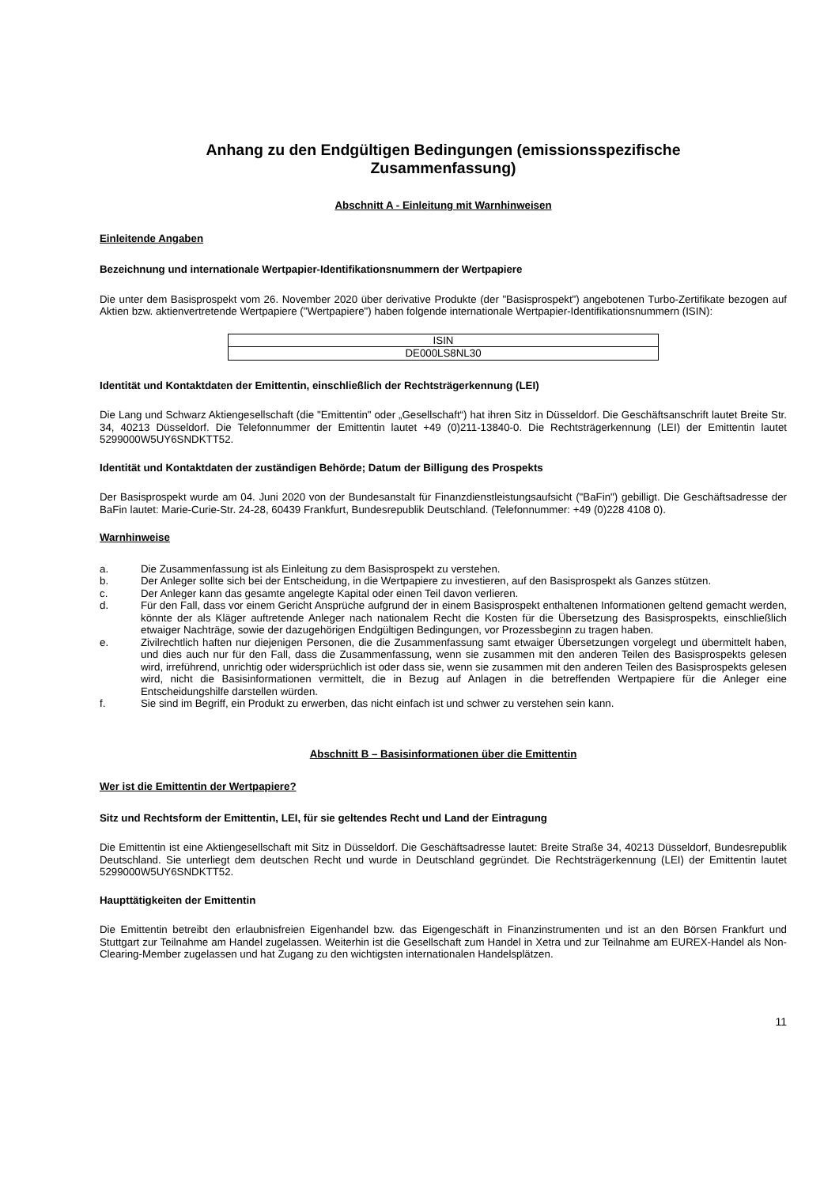Anhang zu den Endgültigen Bedingungen (emissionsspezifische
Zusammenfassung)
Abschnitt A - Einleitung mit Warnhinweisen
Einleitende Angaben
Bezeichnung und internationale Wertpapier-Identifikationsnummern der Wertpapiere
Die unter dem Basisprospekt vom 26. November 2020 über derivative Produkte (der "Basisprospekt") angebotenen Turbo-Zertifikate bezogen auf Aktien bzw. aktienvertretende Wertpapiere ("Wertpapiere") haben folgende internationale Wertpapier-Identifikationsnummern (ISIN):
| ISIN |
| --- |
| DE000LS8NL30 |
Identität und Kontaktdaten der Emittentin, einschließlich der Rechtsträgerkennung (LEI)
Die Lang und Schwarz Aktiengesellschaft (die "Emittentin" oder „Gesellschaft“) hat ihren Sitz in Düsseldorf. Die Geschäftsanschrift lautet Breite Str. 34, 40213 Düsseldorf. Die Telefonnummer der Emittentin lautet +49 (0)211-13840-0. Die Rechtsträgerkennung (LEI) der Emittentin lautet 5299000W5UY6SNDKTT52.
Identität und Kontaktdaten der zuständigen Behörde; Datum der Billigung des Prospekts
Der Basisprospekt wurde am 04. Juni 2020 von der Bundesanstalt für Finanzdienstleistungsaufsicht ("BaFin") gebilligt. Die Geschäftsadresse der BaFin lautet: Marie-Curie-Str. 24-28, 60439 Frankfurt, Bundesrepublik Deutschland. (Telefonnummer: +49 (0)228 4108 0).
Warnhinweise
a. Die Zusammenfassung ist als Einleitung zu dem Basisprospekt zu verstehen.
b. Der Anleger sollte sich bei der Entscheidung, in die Wertpapiere zu investieren, auf den Basisprospekt als Ganzes stützen.
c. Der Anleger kann das gesamte angelegte Kapital oder einen Teil davon verlieren.
d. Für den Fall, dass vor einem Gericht Ansprüche aufgrund der in einem Basisprospekt enthaltenen Informationen geltend gemacht werden, könnte der als Kläger auftretende Anleger nach nationalem Recht die Kosten für die Übersetzung des Basisprospekts, einschließlich etwaiger Nachträge, sowie der dazugehörigen Endgültigen Bedingungen, vor Prozessbeginn zu tragen haben.
e. Zivilrechtlich haften nur diejenigen Personen, die die Zusammenfassung samt etwaiger Übersetzungen vorgelegt und übermittelt haben, und dies auch nur für den Fall, dass die Zusammenfassung, wenn sie zusammen mit den anderen Teilen des Basisprospekts gelesen wird, irreführend, unrichtig oder widersprüchlich ist oder dass sie, wenn sie zusammen mit den anderen Teilen des Basisprospekts gelesen wird, nicht die Basisinformationen vermittelt, die in Bezug auf Anlagen in die betreffenden Wertpapiere für die Anleger eine Entscheidungshilfe darstellen würden.
f. Sie sind im Begriff, ein Produkt zu erwerben, das nicht einfach ist und schwer zu verstehen sein kann.
Abschnitt B – Basisinformationen über die Emittentin
Wer ist die Emittentin der Wertpapiere?
Sitz und Rechtsform der Emittentin, LEI, für sie geltendes Recht und Land der Eintragung
Die Emittentin ist eine Aktiengesellschaft mit Sitz in Düsseldorf. Die Geschäftsadresse lautet: Breite Straße 34, 40213 Düsseldorf, Bundesrepublik Deutschland. Sie unterliegt dem deutschen Recht und wurde in Deutschland gegründet. Die Rechtsträgerkennung (LEI) der Emittentin lautet 5299000W5UY6SNDKTT52.
Haupttätigkeiten der Emittentin
Die Emittentin betreibt den erlaubnisfreien Eigenhandel bzw. das Eigengeschäft in Finanzinstrumenten und ist an den Börsen Frankfurt und Stuttgart zur Teilnahme am Handel zugelassen. Weiterhin ist die Gesellschaft zum Handel in Xetra und zur Teilnahme am EUREX-Handel als Non-Clearing-Member zugelassen und hat Zugang zu den wichtigsten internationalen Handelsplätzen.
11